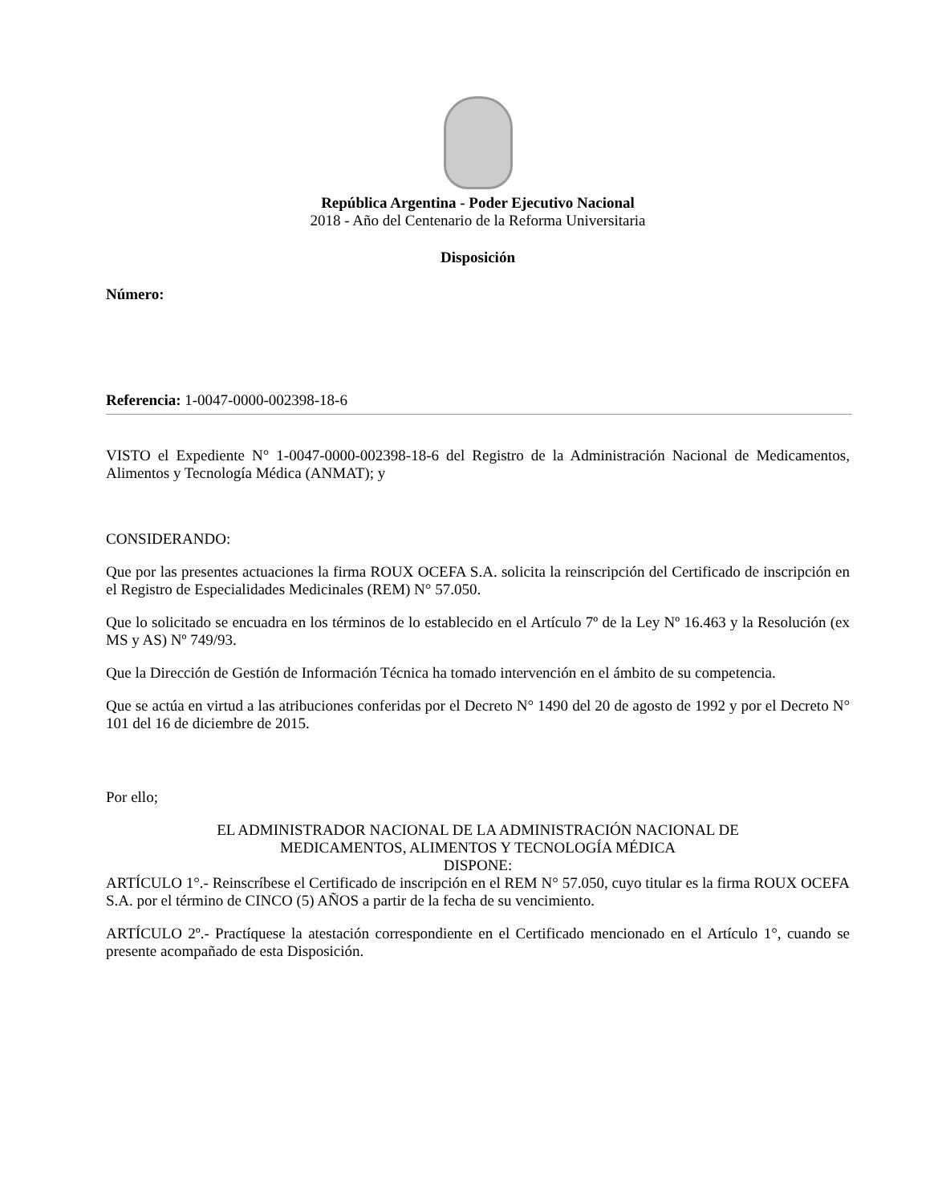República Argentina - Poder Ejecutivo Nacional
2018 - Año del Centenario de la Reforma Universitaria
Disposición
Número:
Referencia: 1-0047-0000-002398-18-6
VISTO el Expediente N° 1-0047-0000-002398-18-6 del Registro de la Administración Nacional de Medicamentos, Alimentos y Tecnología Médica (ANMAT); y
CONSIDERANDO:
Que por las presentes actuaciones la firma ROUX OCEFA S.A. solicita la reinscripción del Certificado de inscripción en el Registro de Especialidades Medicinales (REM) N° 57.050.
Que lo solicitado se encuadra en los términos de lo establecido en el Artículo 7º de la Ley Nº 16.463 y la Resolución (ex MS y AS) Nº 749/93.
Que la Dirección de Gestión de Información Técnica ha tomado intervención en el ámbito de su competencia.
Que se actúa en virtud a las atribuciones conferidas por el Decreto N° 1490 del 20 de agosto de 1992 y por el Decreto N° 101 del 16 de diciembre de 2015.
Por ello;
EL ADMINISTRADOR NACIONAL DE LA ADMINISTRACIÓN NACIONAL DE
MEDICAMENTOS, ALIMENTOS Y TECNOLOGÍA MÉDICA
DISPONE:
ARTÍCULO 1°.- Reinscríbese el Certificado de inscripción en el REM N° 57.050, cuyo titular es la firma ROUX OCEFA S.A. por el término de CINCO (5) AÑOS a partir de la fecha de su vencimiento.
ARTÍCULO 2º.- Practíquese la atestación correspondiente en el Certificado mencionado en el Artículo 1°, cuando se presente acompañado de esta Disposición.